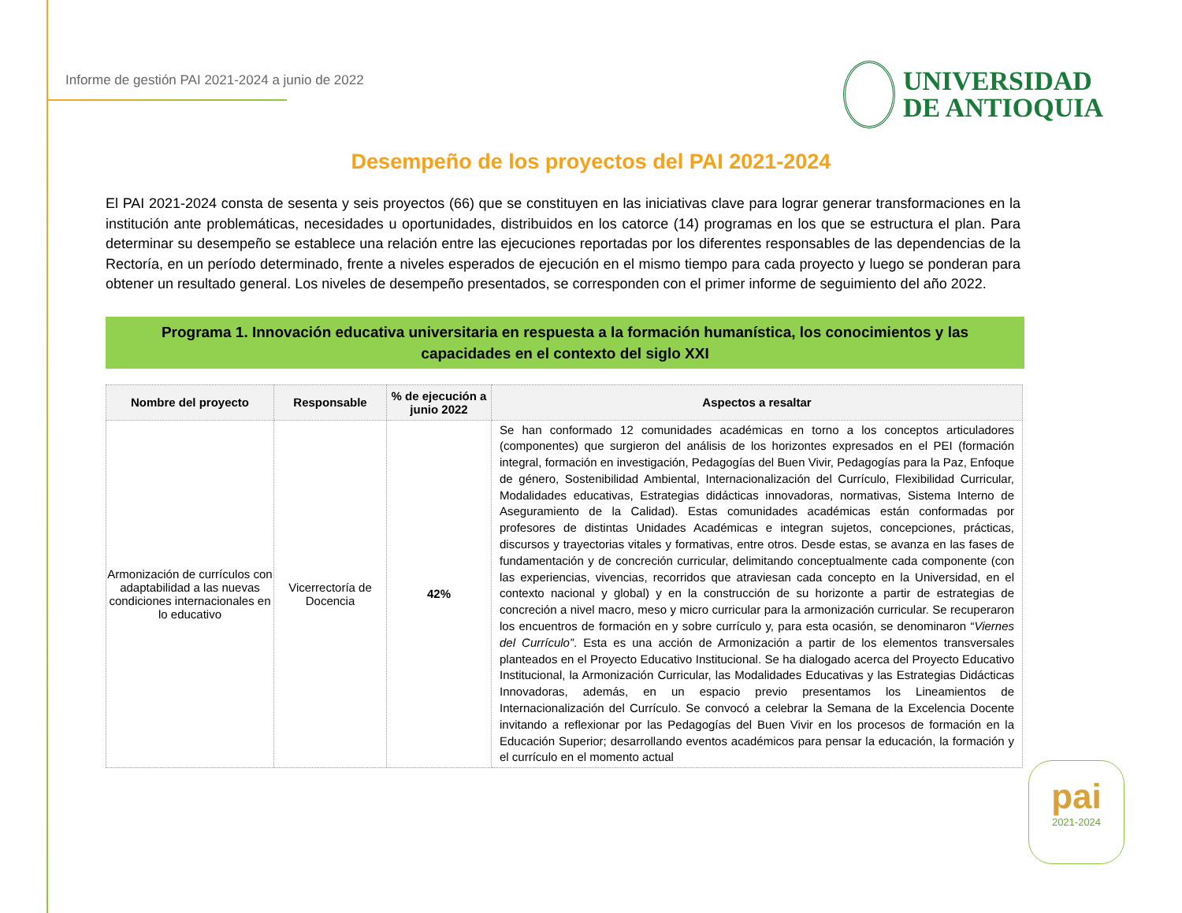Informe de gestión PAI 2021-2024 a junio de 2022
UNIVERSIDAD
DE ANTIOQUIA
Desempeño de los proyectos del PAI 2021-2024
El PAI 2021-2024 consta de sesenta y seis proyectos (66) que se constituyen en las iniciativas clave para lograr generar transformaciones en la institución ante problemáticas, necesidades u oportunidades, distribuidos en los catorce (14) programas en los que se estructura el plan. Para determinar su desempeño se establece una relación entre las ejecuciones reportadas por los diferentes responsables de las dependencias de la Rectoría, en un período determinado, frente a niveles esperados de ejecución en el mismo tiempo para cada proyecto y luego se ponderan para obtener un resultado general. Los niveles de desempeño presentados, se corresponden con el primer informe de seguimiento del año 2022.
Programa 1. Innovación educativa universitaria en respuesta a la formación humanística, los conocimientos y las capacidades en el contexto del siglo XXI
| Nombre del proyecto | Responsable | % de ejecución a junio 2022 | Aspectos a resaltar |
| --- | --- | --- | --- |
| Armonización de currículos con adaptabilidad a las nuevas condiciones internacionales en lo educativo | Vicerrectoría de Docencia | 42% | Se han conformado 12 comunidades académicas en torno a los conceptos articuladores (componentes) que surgieron del análisis de los horizontes expresados en el PEI (formación integral, formación en investigación, Pedagogías del Buen Vivir, Pedagogías para la Paz, Enfoque de género, Sostenibilidad Ambiental, Internacionalización del Currículo, Flexibilidad Curricular, Modalidades educativas, Estrategias didácticas innovadoras, normativas, Sistema Interno de Aseguramiento de la Calidad). Estas comunidades académicas están conformadas por profesores de distintas Unidades Académicas e integran sujetos, concepciones, prácticas, discursos y trayectorias vitales y formativas, entre otros. Desde estas, se avanza en las fases de fundamentación y de concreción curricular, delimitando conceptualmente cada componente (con las experiencias, vivencias, recorridos que atraviesan cada concepto en la Universidad, en el contexto nacional y global) y en la construcción de su horizonte a partir de estrategias de concreción a nivel macro, meso y micro curricular para la armonización curricular. Se recuperaron los encuentros de formación en y sobre currículo y, para esta ocasión, se denominaron “ Viernes del Currículo” . Esta es una acción de Armonización a partir de los elementos transversales planteados en el Proyecto Educativo Institucional. Se ha dialogado acerca del Proyecto Educativo Institucional, la Armonización Curricular, las Modalidades Educativas y las Estrategias Didácticas Innovadoras, además, en un espacio previo presentamos los Lineamientos de Internacionalización del Currículo. Se convocó a celebrar la Semana de la Excelencia Docente invitando a reflexionar por las Pedagogías del Buen Vivir en los procesos de formación en la Educación Superior; desarrollando eventos académicos para pensar la educación, la formación y el currículo en el momento actual |
pai
2021-2024